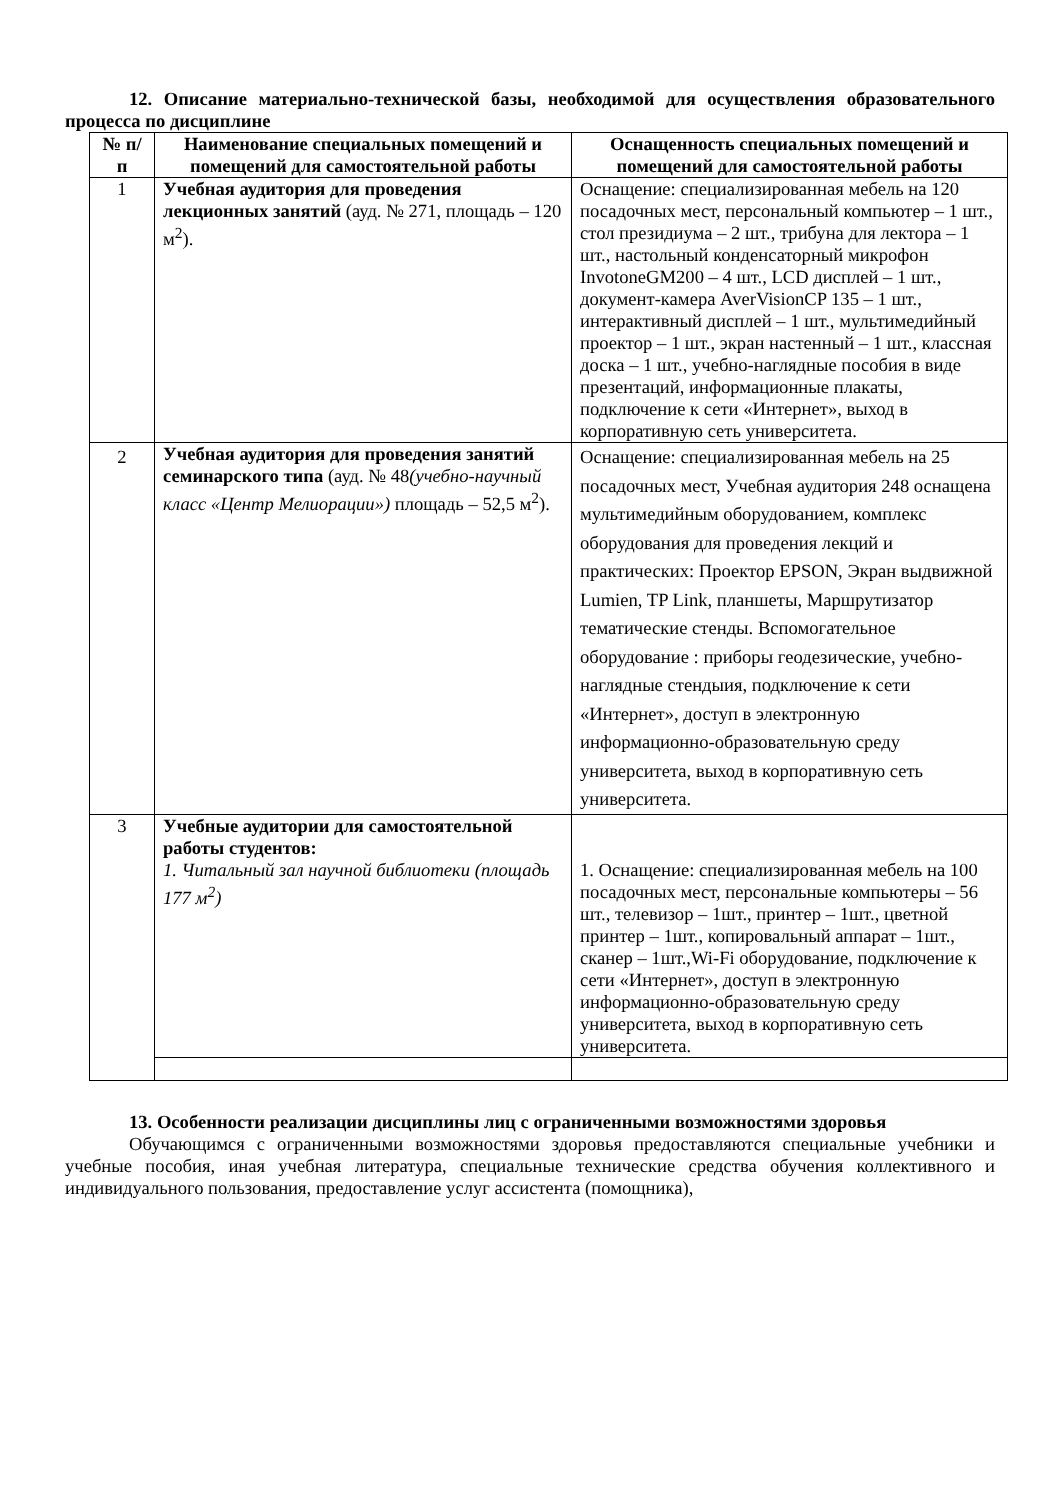12. Описание материально-технической базы, необходимой для осуществления образовательного процесса по дисциплине
| № п/п | Наименование специальных помещений и помещений для самостоятельной работы | Оснащенность специальных помещений и помещений для самостоятельной работы |
| --- | --- | --- |
| 1 | Учебная аудитория для проведения лекционных занятий (ауд. № 271, площадь – 120 м<sup>2</sup>). | Оснащение: специализированная мебель на 120 посадочных мест, персональный компьютер – 1 шт., стол президиума – 2 шт., трибуна для лектора – 1 шт., настольный конденсаторный микрофон InvotoneGM200 – 4 шт., LCD дисплей – 1 шт., документ-камера AverVisionCP 135 – 1 шт., интерактивный дисплей – 1 шт., мультимедийный проектор – 1 шт., экран настенный – 1 шт., классная доска – 1 шт., учебно-наглядные пособия в виде презентаций, информационные плакаты, подключение к сети «Интернет», выход в корпоративную сеть университета. |
| 2 | Учебная аудитория для проведения занятий семинарского типа (ауд. № 48 (учебно-научный класс «Центр Мелиорации») площадь – 52,5 м<sup>2</sup>). | Оснащение: специализированная мебель на 25 посадочных мест, Учебная аудитория 248 оснащена мультимедийным оборудованием, комплекс оборудования для проведения лекций и практических: Проектор EPSON, Экран выдвижной Lumien, TP Link, планшеты, Маршрутизатор тематические стенды. Вспомогательное оборудование : приборы геодезические, учебно-наглядные стендыия, подключение к сети «Интернет», доступ в электронную информационно-образовательную среду университета, выход в корпоративную сеть университета. |
| 3 | Учебные аудитории для самостоятельной работы студентов: 1. Читальный зал научной библиотеки (площадь 177 м<sup>2</sup>) | 1. Оснащение: специализированная мебель на 100 посадочных мест, персональные компьютеры – 56 шт., телевизор – 1шт., принтер – 1шт., цветной принтер – 1шт., копировальный аппарат – 1шт., сканер – 1шт.,Wi-Fi оборудование, подключение к сети «Интернет», доступ в электронную информационно-образовательную среду университета, выход в корпоративную сеть университета. |
13. Особенности реализации дисциплины лиц с ограниченными возможностями здоровья
Обучающимся с ограниченными возможностями здоровья предоставляются специальные учебники и учебные пособия, иная учебная литература, специальные технические средства обучения коллективного и индивидуального пользования, предоставление услуг ассистента (помощника),